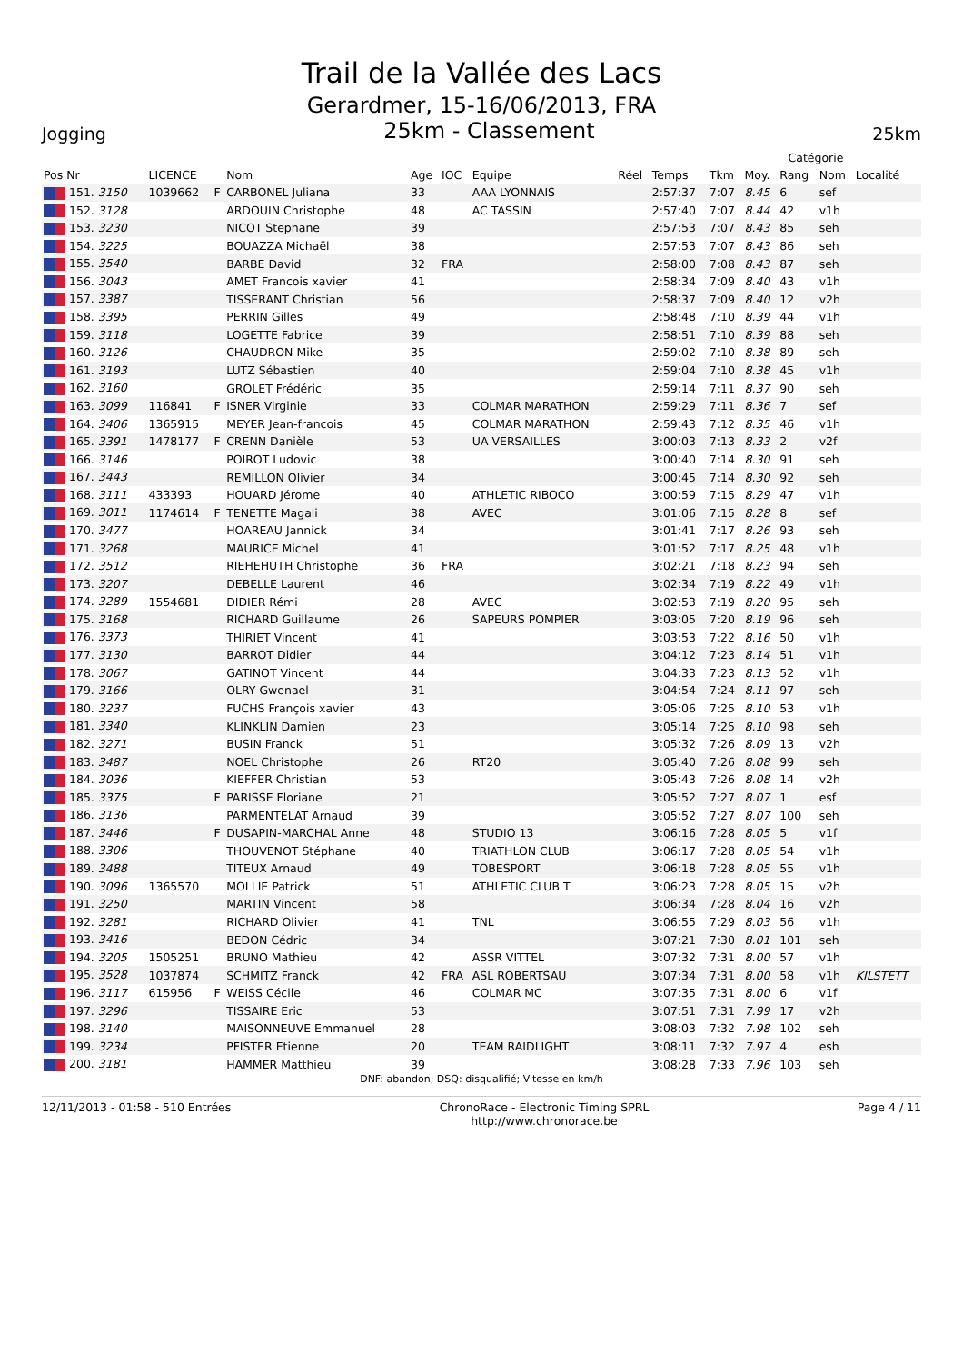Trail de la Vallée des Lacs
Gerardmer, 15-16/06/2013, FRA
Jogging 25km - Classement 25km
| | | | | | | | | | | | Catégorie | | |
| --- | --- | --- | --- | --- | --- | --- | --- | --- | --- | --- | --- | --- | --- |
| Pos Nr | LICENCE | | Nom | Age | IOC | Equipe | Réel | Temps | Tkm | Moy. | Rang | Nom | Localité |
| 151. 3150 | 1039662 | F | CARBONEL Juliana | 33 | | AAA LYONNAIS | | 2:57:37 | 7:07 | 8.45 | 6 | sef | |
| 152. 3128 | | | ARDOUIN Christophe | 48 | | AC TASSIN | | 2:57:40 | 7:07 | 8.44 | 42 | v1h | |
| 153. 3230 | | | NICOT Stephane | 39 | | | | 2:57:53 | 7:07 | 8.43 | 85 | seh | |
| 154. 3225 | | | BOUAZZA Michaël | 38 | | | | 2:57:53 | 7:07 | 8.43 | 86 | seh | |
| 155. 3540 | | | BARBE David | 32 | FRA | | | 2:58:00 | 7:08 | 8.43 | 87 | seh | |
| 156. 3043 | | | AMET Francois xavier | 41 | | | | 2:58:34 | 7:09 | 8.40 | 43 | v1h | |
| 157. 3387 | | | TISSERANT Christian | 56 | | | | 2:58:37 | 7:09 | 8.40 | 12 | v2h | |
| 158. 3395 | | | PERRIN Gilles | 49 | | | | 2:58:48 | 7:10 | 8.39 | 44 | v1h | |
| 159. 3118 | | | LOGETTE Fabrice | 39 | | | | 2:58:51 | 7:10 | 8.39 | 88 | seh | |
| 160. 3126 | | | CHAUDRON Mike | 35 | | | | 2:59:02 | 7:10 | 8.38 | 89 | seh | |
| 161. 3193 | | | LUTZ Sébastien | 40 | | | | 2:59:04 | 7:10 | 8.38 | 45 | v1h | |
| 162. 3160 | | | GROLET Frédéric | 35 | | | | 2:59:14 | 7:11 | 8.37 | 90 | seh | |
| 163. 3099 | 116841 | F | ISNER Virginie | 33 | | COLMAR MARATHON | | 2:59:29 | 7:11 | 8.36 | 7 | sef | |
| 164. 3406 | 1365915 | | MEYER Jean-francois | 45 | | COLMAR MARATHON | | 2:59:43 | 7:12 | 8.35 | 46 | v1h | |
| 165. 3391 | 1478177 | F | CRENN Danièle | 53 | | UA VERSAILLES | | 3:00:03 | 7:13 | 8.33 | 2 | v2f | |
| 166. 3146 | | | POIROT Ludovic | 38 | | | | 3:00:40 | 7:14 | 8.30 | 91 | seh | |
| 167. 3443 | | | REMILLON Olivier | 34 | | | | 3:00:45 | 7:14 | 8.30 | 92 | seh | |
| 168. 3111 | 433393 | | HOUARD Jérome | 40 | | ATHLETIC RIBOCO | | 3:00:59 | 7:15 | 8.29 | 47 | v1h | |
| 169. 3011 | 1174614 | F | TENETTE Magali | 38 | | AVEC | | 3:01:06 | 7:15 | 8.28 | 8 | sef | |
| 170. 3477 | | | HOAREAU Jannick | 34 | | | | 3:01:41 | 7:17 | 8.26 | 93 | seh | |
| 171. 3268 | | | MAURICE Michel | 41 | | | | 3:01:52 | 7:17 | 8.25 | 48 | v1h | |
| 172. 3512 | | | RIEHEHUTH Christophe | 36 | FRA | | | 3:02:21 | 7:18 | 8.23 | 94 | seh | |
| 173. 3207 | | | DEBELLE Laurent | 46 | | | | 3:02:34 | 7:19 | 8.22 | 49 | v1h | |
| 174. 3289 | 1554681 | | DIDIER Rémi | 28 | | AVEC | | 3:02:53 | 7:19 | 8.20 | 95 | seh | |
| 175. 3168 | | | RICHARD Guillaume | 26 | | SAPEURS POMPIER | | 3:03:05 | 7:20 | 8.19 | 96 | seh | |
| 176. 3373 | | | THIRIET Vincent | 41 | | | | 3:03:53 | 7:22 | 8.16 | 50 | v1h | |
| 177. 3130 | | | BARROT Didier | 44 | | | | 3:04:12 | 7:23 | 8.14 | 51 | v1h | |
| 178. 3067 | | | GATINOT Vincent | 44 | | | | 3:04:33 | 7:23 | 8.13 | 52 | v1h | |
| 179. 3166 | | | OLRY Gwenael | 31 | | | | 3:04:54 | 7:24 | 8.11 | 97 | seh | |
| 180. 3237 | | | FUCHS François xavier | 43 | | | | 3:05:06 | 7:25 | 8.10 | 53 | v1h | |
| 181. 3340 | | | KLINKLIN Damien | 23 | | | | 3:05:14 | 7:25 | 8.10 | 98 | seh | |
| 182. 3271 | | | BUSIN Franck | 51 | | | | 3:05:32 | 7:26 | 8.09 | 13 | v2h | |
| 183. 3487 | | | NOEL Christophe | 26 | | RT20 | | 3:05:40 | 7:26 | 8.08 | 99 | seh | |
| 184. 3036 | | | KIEFFER Christian | 53 | | | | 3:05:43 | 7:26 | 8.08 | 14 | v2h | |
| 185. 3375 | | F | PARISSE Floriane | 21 | | | | 3:05:52 | 7:27 | 8.07 | 1 | esf | |
| 186. 3136 | | | PARMENTELAT Arnaud | 39 | | | | 3:05:52 | 7:27 | 8.07 | 100 | seh | |
| 187. 3446 | | F | DUSAPIN-MARCHAL Anne | 48 | | STUDIO 13 | | 3:06:16 | 7:28 | 8.05 | 5 | v1f | |
| 188. 3306 | | | THOUVENOT Stéphane | 40 | | TRIATHLON CLUB | | 3:06:17 | 7:28 | 8.05 | 54 | v1h | |
| 189. 3488 | | | TITEUX Arnaud | 49 | | TOBESPORT | | 3:06:18 | 7:28 | 8.05 | 55 | v1h | |
| 190. 3096 | 1365570 | | MOLLIE Patrick | 51 | | ATHLETIC CLUB T | | 3:06:23 | 7:28 | 8.05 | 15 | v2h | |
| 191. 3250 | | | MARTIN Vincent | 58 | | | | 3:06:34 | 7:28 | 8.04 | 16 | v2h | |
| 192. 3281 | | | RICHARD Olivier | 41 | | TNL | | 3:06:55 | 7:29 | 8.03 | 56 | v1h | |
| 193. 3416 | | | BEDON Cédric | 34 | | | | 3:07:21 | 7:30 | 8.01 | 101 | seh | |
| 194. 3205 | 1505251 | | BRUNO Mathieu | 42 | | ASSR VITTEL | | 3:07:32 | 7:31 | 8.00 | 57 | v1h | |
| 195. 3528 | 1037874 | | SCHMITZ Franck | 42 | FRA | ASL ROBERTSAU | | 3:07:34 | 7:31 | 8.00 | 58 | v1h | KILSTETT |
| 196. 3117 | 615956 | F | WEISS Cécile | 46 | | COLMAR MC | | 3:07:35 | 7:31 | 8.00 | 6 | v1f | |
| 197. 3296 | | | TISSAIRE Eric | 53 | | | | 3:07:51 | 7:31 | 7.99 | 17 | v2h | |
| 198. 3140 | | | MAISONNEUVE Emmanuel | 28 | | | | 3:08:03 | 7:32 | 7.98 | 102 | seh | |
| 199. 3234 | | | PFISTER Etienne | 20 | | TEAM RAIDLIGHT | | 3:08:11 | 7:32 | 7.97 | 4 | esh | |
| 200. 3181 | | | HAMMER Matthieu | 39 | | | | 3:08:28 | 7:33 | 7.96 | 103 | seh | |
DNF: abandon; DSQ: disqualifié; Vitesse en km/h
12/11/2013 - 01:58 - 510 Entrées ChronoRace - Electronic Timing SPRL
http://www.chronorace.be Page 4 / 11